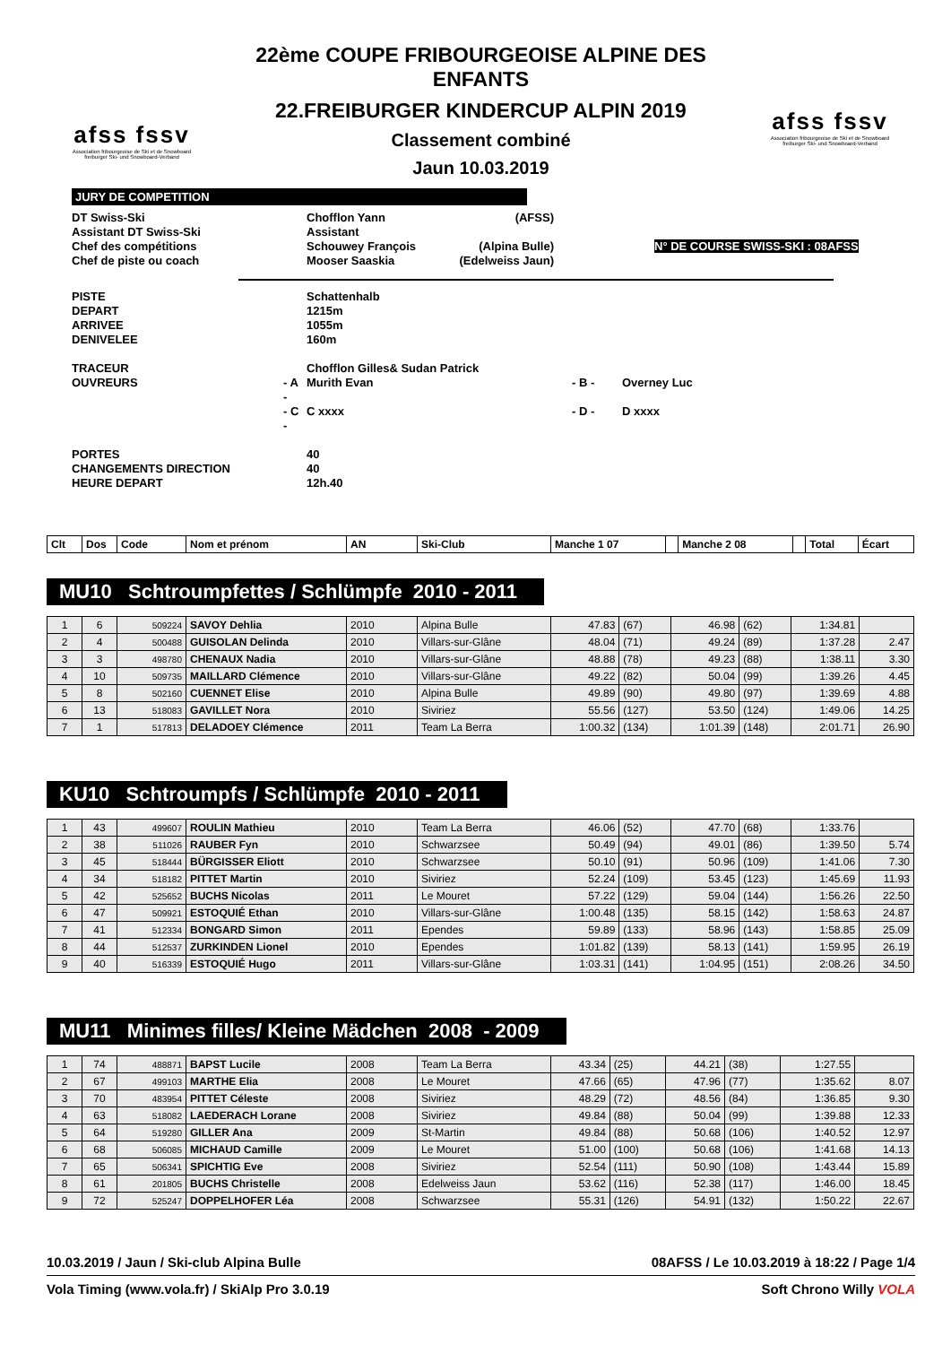afss fssv
Association fribourgeoise de Ski et de Snowboard
freiburger Ski- und Snowboard-Verband
22ème COUPE FRIBOURGEOISE ALPINE DES ENFANTS
22.FREIBURGER KINDERCUP ALPIN 2019
Classement combiné
Jaun 10.03.2019
afss fssv
Association fribourgeoise de Ski et de Snowboard
freiburger Ski- und Snowboard-Verband
JURY DE COMPETITION
| DT Swiss-Ski | | Chofflon Yann | (AFSS) | | |
| Assistant DT Swiss-Ski | | Assistant | | | |
| Chef des compétitions | | Schouwey François | (Alpina Bulle) | | N° DE COURSE SWISS-SKI : 08AFSS |
| Chef de piste ou coach | | Mooser Saaskia | (Edelweiss Jaun) | | |
| PISTE | | Schattenhalb | | |
| DEPART | | 1215m | | |
| ARRIVEE | | 1055m | | |
| DENIVELEE | | 160m | | |
| TRACEUR | | Chofflon Gilles& Sudan Patrick | | |
| OUVREURS | - A - | Murith Evan | - B - | Overney Luc |
| | - C - | C xxxx | - D - | D xxxx |
| PORTES | | 40 | | |
| CHANGEMENTS DIRECTION | | 40 | | |
| HEURE DEPART | | 12h.40 | | |
| Clt | Dos | Code | Nom et prénom | AN | Ski-Club | Manche 1 07 | | Manche 2 08 | | Total | Écart |
| --- | --- | --- | --- | --- | --- | --- | --- | --- | --- | --- | --- |
MU10 Schtroumpfettes / Schlümpfe 2010 - 2011
| 1 | 6 | 509224 | SAVOY Dehlia | 2010 | Alpina Bulle | 47.83 | (67) | 46.98 | (62) | 1:34.81 | |
| 2 | 4 | 500488 | GUISOLAN Delinda | 2010 | Villars-sur-Glâne | 48.04 | (71) | 49.24 | (89) | 1:37.28 | 2.47 |
| 3 | 3 | 498780 | CHENAUX Nadia | 2010 | Villars-sur-Glâne | 48.88 | (78) | 49.23 | (88) | 1:38.11 | 3.30 |
| 4 | 10 | 509735 | MAILLARD Clémence | 2010 | Villars-sur-Glâne | 49.22 | (82) | 50.04 | (99) | 1:39.26 | 4.45 |
| 5 | 8 | 502160 | CUENNET Elise | 2010 | Alpina Bulle | 49.89 | (90) | 49.80 | (97) | 1:39.69 | 4.88 |
| 6 | 13 | 518083 | GAVILLET Nora | 2010 | Siviriez | 55.56 | (127) | 53.50 | (124) | 1:49.06 | 14.25 |
| 7 | 1 | 517813 | DELADOEY Clémence | 2011 | Team La Berra | 1:00.32 | (134) | 1:01.39 | (148) | 2:01.71 | 26.90 |
KU10 Schtroumpfs / Schlümpfe 2010 - 2011
| 1 | 43 | 499607 | ROULIN Mathieu | 2010 | Team La Berra | 46.06 | (52) | 47.70 | (68) | 1:33.76 | |
| 2 | 38 | 511026 | RAUBER Fyn | 2010 | Schwarzsee | 50.49 | (94) | 49.01 | (86) | 1:39.50 | 5.74 |
| 3 | 45 | 518444 | BÜRGISSER Eliott | 2010 | Schwarzsee | 50.10 | (91) | 50.96 | (109) | 1:41.06 | 7.30 |
| 4 | 34 | 518182 | PITTET Martin | 2010 | Siviriez | 52.24 | (109) | 53.45 | (123) | 1:45.69 | 11.93 |
| 5 | 42 | 525652 | BUCHS Nicolas | 2011 | Le Mouret | 57.22 | (129) | 59.04 | (144) | 1:56.26 | 22.50 |
| 6 | 47 | 509921 | ESTOQUIÉ Ethan | 2010 | Villars-sur-Glâne | 1:00.48 | (135) | 58.15 | (142) | 1:58.63 | 24.87 |
| 7 | 41 | 512334 | BONGARD Simon | 2011 | Ependes | 59.89 | (133) | 58.96 | (143) | 1:58.85 | 25.09 |
| 8 | 44 | 512537 | ZURKINDEN Lionel | 2010 | Ependes | 1:01.82 | (139) | 58.13 | (141) | 1:59.95 | 26.19 |
| 9 | 40 | 516339 | ESTOQUIÉ Hugo | 2011 | Villars-sur-Glâne | 1:03.31 | (141) | 1:04.95 | (151) | 2:08.26 | 34.50 |
MU11 Minimes filles/ Kleine Mädchen 2008 - 2009
| 1 | 74 | 488871 | BAPST Lucile | 2008 | Team La Berra | 43.34 | (25) | 44.21 | (38) | 1:27.55 | |
| 2 | 67 | 499103 | MARTHE Elia | 2008 | Le Mouret | 47.66 | (65) | 47.96 | (77) | 1:35.62 | 8.07 |
| 3 | 70 | 483954 | PITTET Céleste | 2008 | Siviriez | 48.29 | (72) | 48.56 | (84) | 1:36.85 | 9.30 |
| 4 | 63 | 518082 | LAEDERACH Lorane | 2008 | Siviriez | 49.84 | (88) | 50.04 | (99) | 1:39.88 | 12.33 |
| 5 | 64 | 519280 | GILLER Ana | 2009 | St-Martin | 49.84 | (88) | 50.68 | (106) | 1:40.52 | 12.97 |
| 6 | 68 | 506085 | MICHAUD Camille | 2009 | Le Mouret | 51.00 | (100) | 50.68 | (106) | 1:41.68 | 14.13 |
| 7 | 65 | 506341 | SPICHTIG Eve | 2008 | Siviriez | 52.54 | (111) | 50.90 | (108) | 1:43.44 | 15.89 |
| 8 | 61 | 201805 | BUCHS Christelle | 2008 | Edelweiss Jaun | 53.62 | (116) | 52.38 | (117) | 1:46.00 | 18.45 |
| 9 | 72 | 525247 | DOPPELHOFER Léa | 2008 | Schwarzsee | 55.31 | (126) | 54.91 | (132) | 1:50.22 | 22.67 |
10.03.2019 / Jaun / Ski-club Alpina Bulle 08AFSS / Le 10.03.2019 à 18:22 / Page 1/4
Vola Timing (www.vola.fr) / SkiAlp Pro 3.0.19 Soft Chrono Willy VOLA